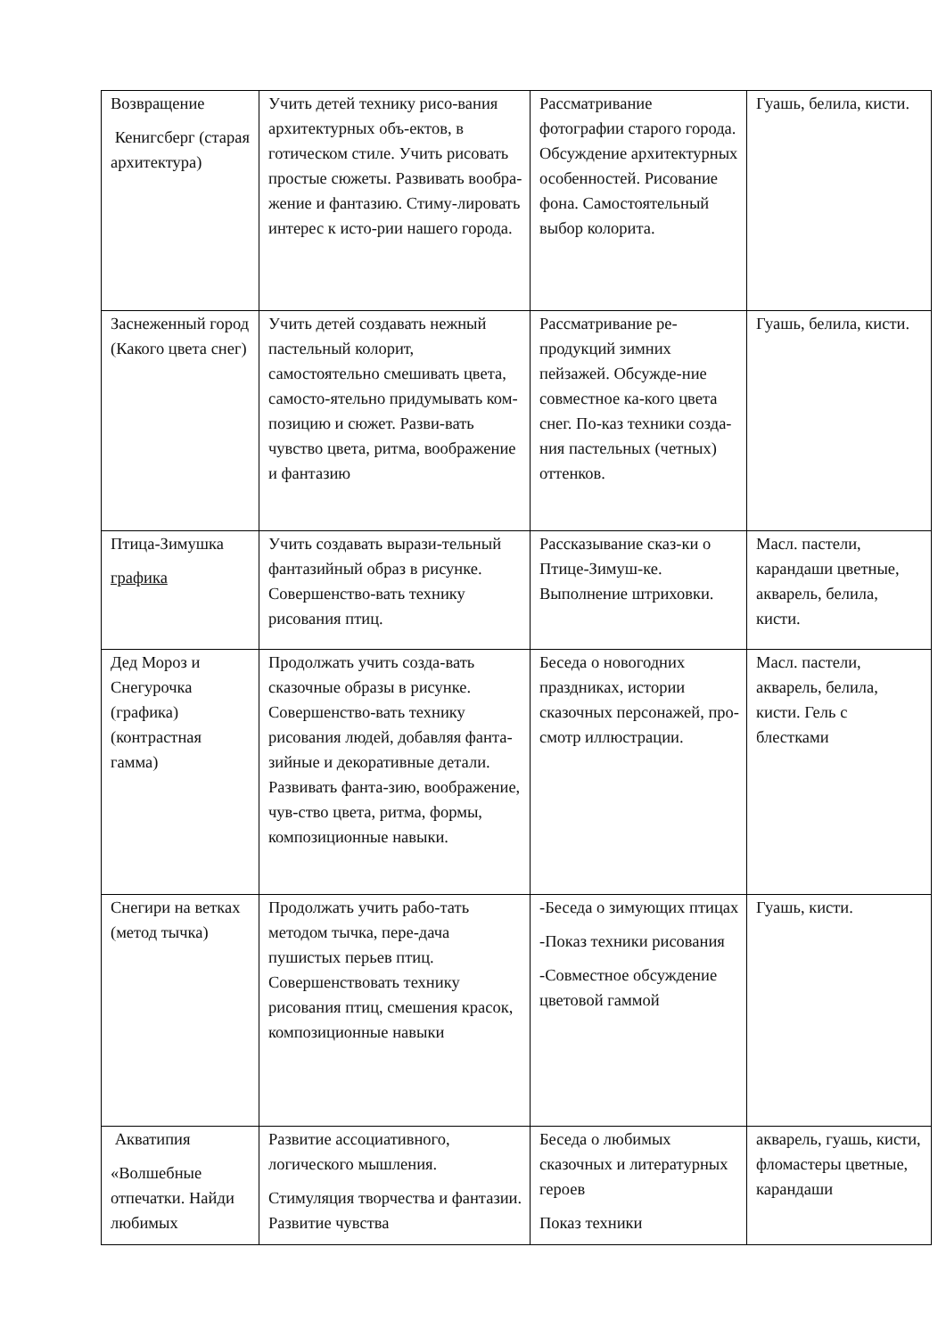| Возвращение Кенигсберг (старая архитектура) | Учить детей технику рисо-вания архитектурных объ-ектов, в готическом стиле. Учить рисовать простые сюжеты. Развивать вообра-жение и фантазию. Стиму-лировать интерес к исто-рии нашего города. | Рассматривание фотографии старого города. Обсуждение архитектурных особенностей. Рисование фона. Самостоятельный выбор колорита. | Гуашь, белила, кисти. |
| Заснеженный город (Какого цвета снег) | Учить детей создавать нежный пастельный колорит, самостоятельно смешивать цвета, самосто-ятельно придумывать ком-позицию и сюжет. Разви-вать чувство цвета, ритма, воображение и фантазию | Рассматривание ре-продукций зимних пейзажей. Обсужде-ние совместное ка-кого цвета снег. По-каз техники созда-ния пастельных (четных) оттенков. | Гуашь, белила, кисти. |
| Птица-Зимушка графика | Учить создавать вырази-тельный фантазийный образ в рисунке. Совершенство-вать технику рисования птиц. | Рассказывание сказ-ки о Птице-Зимуш-ке. Выполнение штриховки. | Масл. пастели, карандаши цветные, акварель, белила, кисти. |
| Дед Мороз и Снегурочка (графика) (контрастная гамма) | Продолжать учить созда-вать сказочные образы в рисунке. Совершенство-вать технику рисования людей, добавляя фанта-зийные и декоративные детали. Развивать фанта-зию, воображение, чув-ство цвета, ритма, формы, композиционные навыки. | Беседа о новогодних праздниках, истории сказочных персонажей, про-смотр иллюстрации. | Масл. пастели, акварель, белила, кисти. Гель с блестками |
| Снегири на ветках (метод тычка) | Продолжать учить рабо-тать методом тычка, пере-дача пушистых перьев птиц. Совершенствовать технику рисования птиц, смешения красок, композиционные навыки | -Беседа о зимующих птицах -Показ техники рисования -Совместное обсуждение цветовой гаммой | Гуашь, кисти. |
| Акватипия «Волшебные отпечатки. Найди любимых | Развитие ассоциативного, логического мышления. Стимуляция творчества и фантазии. Развитие чувства | Беседа о любимых сказочных и литературных героев Показ техники | акварель, гуашь, кисти, фломастеры цветные, карандаши |